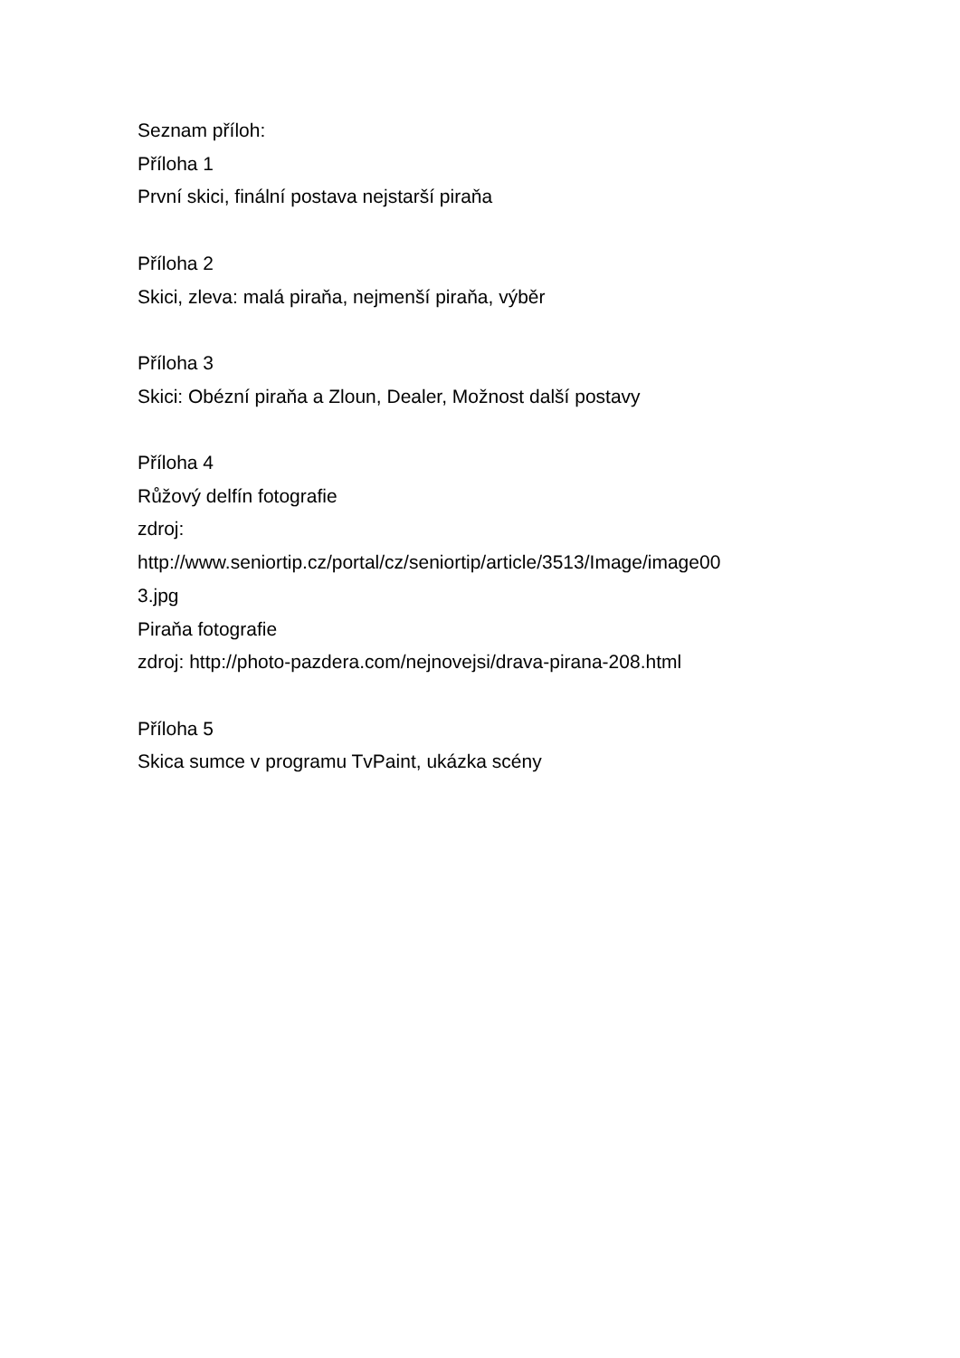Seznam příloh:
Příloha 1
První skici, finální postava nejstarší piraňa
Příloha 2
Skici, zleva: malá piraňa, nejmenší piraňa, výběr
Příloha 3
Skici: Obézní piraňa a Zloun, Dealer, Možnost další postavy
Příloha 4
Růžový delfín fotografie
zdroj:
http://www.seniortip.cz/portal/cz/seniortip/article/3513/Image/image00
3.jpg
Piraňa fotografie
zdroj: http://photo-pazdera.com/nejnovejsi/drava-pirana-208.html
Příloha 5
Skica sumce v programu TvPaint, ukázka scény